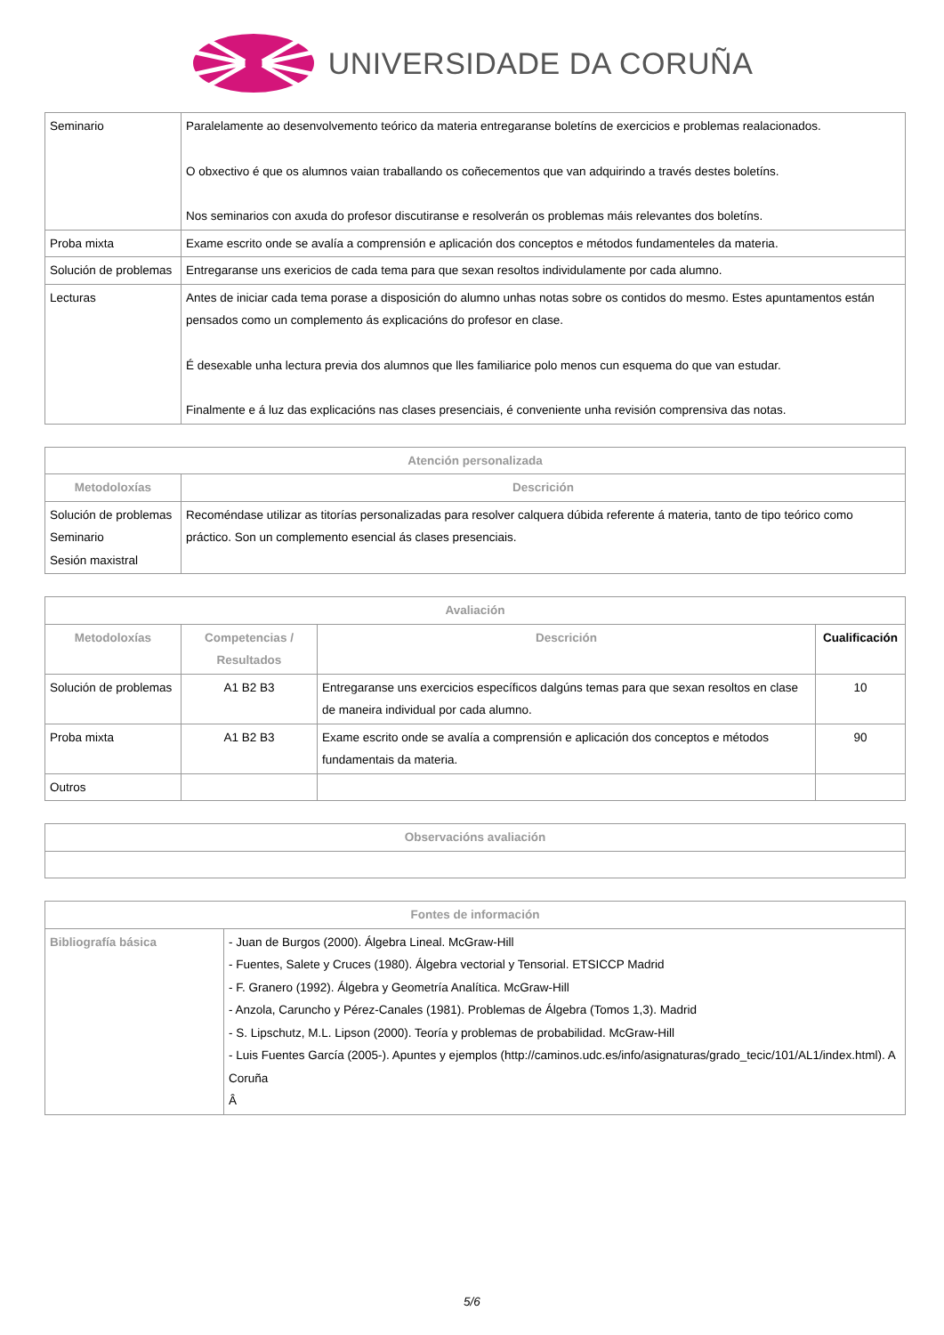UNIVERSIDADE DA CORUÑA
| Seminario | Paralelamente ao desenvolvemento teórico da materia entregaranse boletíns de exercicios e problemas realacionados. O obxectivo é que os alumnos vaian traballando os coñecementos que van adquirindo a través destes boletíns. Nos seminarios con axuda do profesor discutiranse e resolverán os problemas máis relevantes dos boletíns. |
| Proba mixta | Exame escrito onde se avalía a comprensión e aplicación dos conceptos e métodos fundamenteles da materia. |
| Solución de problemas | Entregaranse uns exericios de cada tema para que sexan resoltos individulamente por cada alumno. |
| Lecturas | Antes de iniciar cada tema porase a disposición do alumno unhas notas sobre os contidos do mesmo. Estes apuntamentos están pensados como un complemento ás explicacións do profesor en clase. É desexable unha lectura previa dos alumnos que lles familiarice polo menos cun esquema do que van estudar. Finalmente e á luz das explicacións nas clases presenciais, é conveniente unha revisión comprensiva das notas. |
| Atención personalizada | |
| --- | --- |
| Metodoloxías | Descrición |
| Solución de problemas Seminario Sesión maxistral | Recoméndase utilizar as titorías personalizadas para resolver calquera dúbida referente á materia, tanto de tipo teórico como práctico. Son un complemento esencial ás clases presenciais. |
| Avaliación | | | |
| --- | --- | --- | --- |
| Metodoloxías | Competencias / Resultados | Descrición | Cualificación |
| Solución de problemas | A1 B2 B3 | Entregaranse uns exercicios específicos dalgúns temas para que sexan resoltos en clase de maneira individual por cada alumno. | 10 |
| Proba mixta | A1 B2 B3 | Exame escrito onde se avalía a comprensión e aplicación dos conceptos e métodos fundamentais da materia. | 90 |
| Outros | | | |
| Observacións avaliación |
| --- |
| Fontes de información | |
| --- | --- |
| Bibliografía básica | - Juan de Burgos (2000). Álgebra Lineal. McGraw-Hill - Fuentes, Salete y Cruces (1980). Álgebra vectorial y Tensorial. ETSICCP Madrid - F. Granero (1992). Álgebra y Geometría Analítica. McGraw-Hill - Anzola, Caruncho y Pérez-Canales (1981). Problemas de Álgebra (Tomos 1,3). Madrid - S. Lipschutz, M.L. Lipson (2000). Teoría y problemas de probabilidad. McGraw-Hill - Luis Fuentes García (2005-). Apuntes y ejemplos (http://caminos.udc.es/info/asignaturas/grado_tecic/101/AL1/index.html). A Coruña Â |
5/6